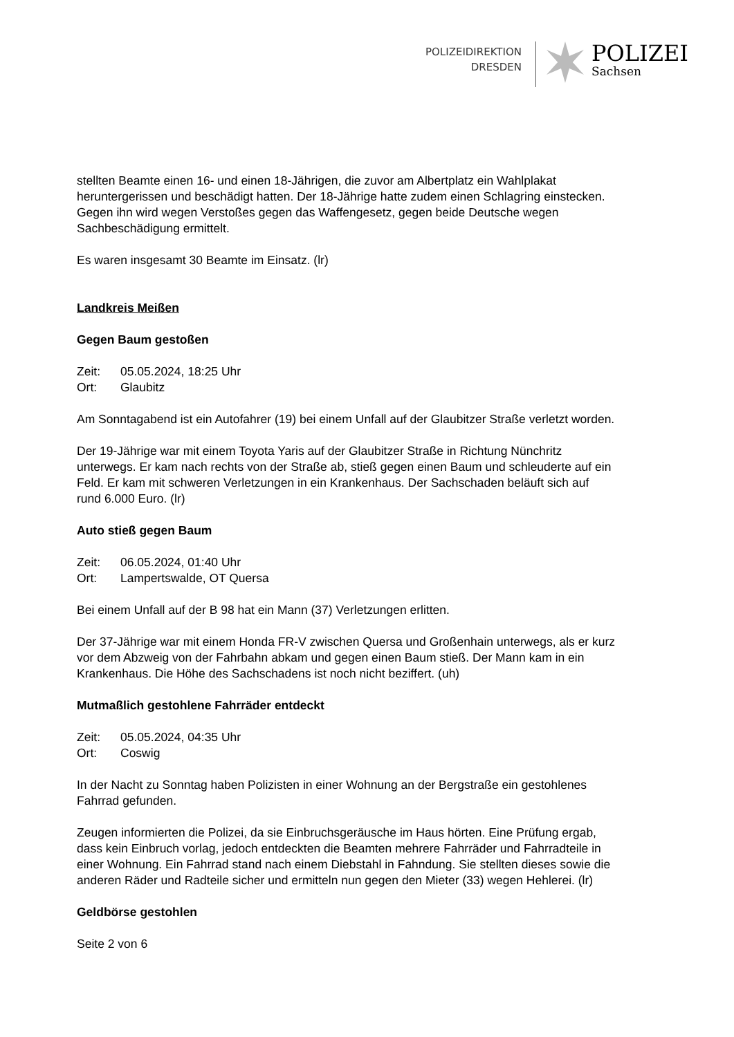POLIZEIDIREKTION
DRESDEN
POLIZEI
Sachsen
stellten Beamte einen 16- und einen 18-Jährigen, die zuvor am Albertplatz ein Wahlplakat heruntergerissen und beschädigt hatten. Der 18-Jährige hatte zudem einen Schlagring einstecken. Gegen ihn wird wegen Verstoßes gegen das Waffengesetz, gegen beide Deutsche wegen Sachbeschädigung ermittelt.
Es waren insgesamt 30 Beamte im Einsatz. (lr)
Landkreis Meißen
Gegen Baum gestoßen
Zeit: 05.05.2024, 18:25 Uhr
Ort: Glaubitz
Am Sonntagabend ist ein Autofahrer (19) bei einem Unfall auf der Glaubitzer Straße verletzt worden.
Der 19-Jährige war mit einem Toyota Yaris auf der Glaubitzer Straße in Richtung Nünchritz unterwegs. Er kam nach rechts von der Straße ab, stieß gegen einen Baum und schleuderte auf ein Feld. Er kam mit schweren Verletzungen in ein Krankenhaus. Der Sachschaden beläuft sich auf rund 6.000 Euro. (lr)
Auto stieß gegen Baum
Zeit: 06.05.2024, 01:40 Uhr
Ort: Lampertswalde, OT Quersa
Bei einem Unfall auf der B 98 hat ein Mann (37) Verletzungen erlitten.
Der 37-Jährige war mit einem Honda FR-V zwischen Quersa und Großenhain unterwegs, als er kurz vor dem Abzweig von der Fahrbahn abkam und gegen einen Baum stieß. Der Mann kam in ein Krankenhaus. Die Höhe des Sachschadens ist noch nicht beziffert. (uh)
Mutmaßlich gestohlene Fahrräder entdeckt
Zeit: 05.05.2024, 04:35 Uhr
Ort: Coswig
In der Nacht zu Sonntag haben Polizisten in einer Wohnung an der Bergstraße ein gestohlenes Fahrrad gefunden.
Zeugen informierten die Polizei, da sie Einbruchsgeräusche im Haus hörten. Eine Prüfung ergab, dass kein Einbruch vorlag, jedoch entdeckten die Beamten mehrere Fahrräder und Fahrradteile in einer Wohnung. Ein Fahrrad stand nach einem Diebstahl in Fahndung. Sie stellten dieses sowie die anderen Räder und Radteile sicher und ermitteln nun gegen den Mieter (33) wegen Hehlerei. (lr)
Geldbörse gestohlen
Seite 2 von 6